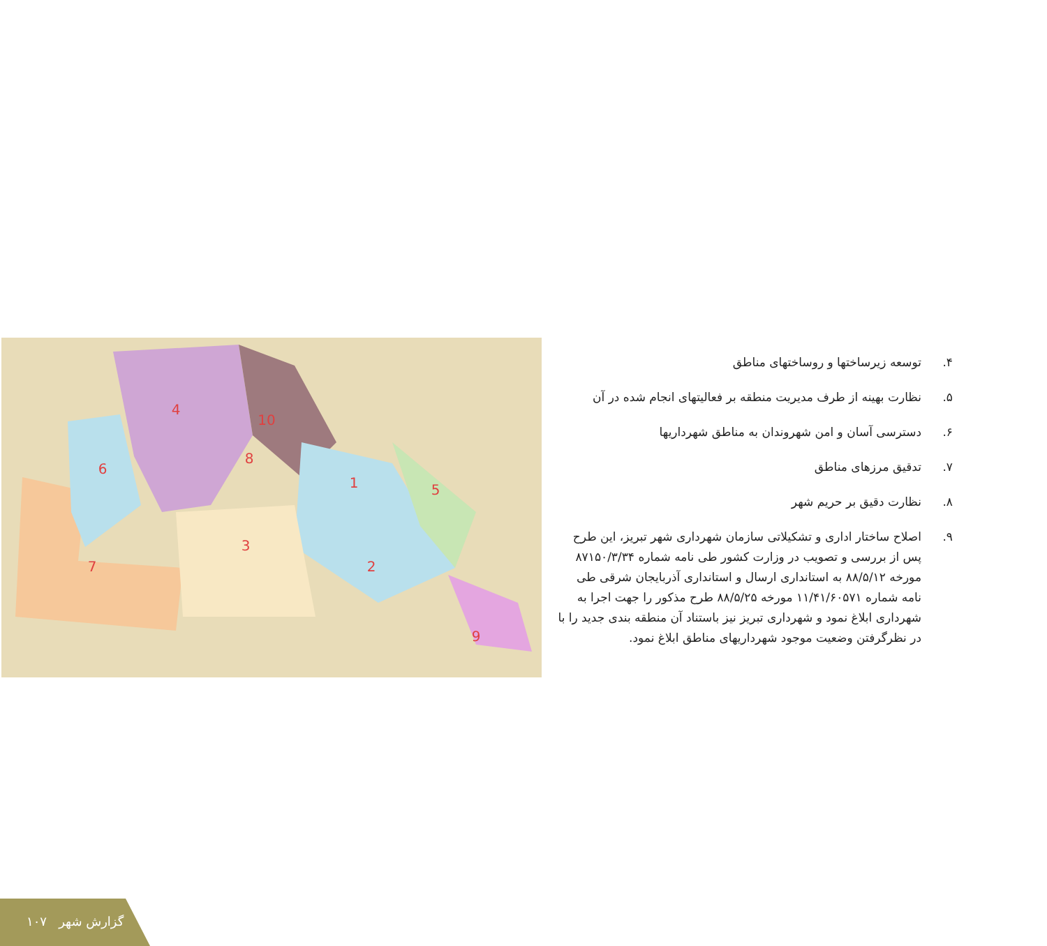4
10
6
8
1
5
3
2
7
9
۴. توسعه زیرساختها و روساختهای مناطق
۵. نظارت بهینه از طرف مدیریت منطقه بر فعالیتهای انجام شده در آن
۶. دسترسی آسان و امن شهروندان به مناطق شهرداریها
۷. تدقیق مرزهای مناطق
۸. نظارت دقیق بر حریم شهر
۹. اصلاح ساختار اداری و تشکیلاتی سازمان شهرداری شهر تبریز، این طرح پس از بررسی و تصویب در وزارت کشور طی نامه شماره ۸۷۱۵۰/۳/۳۴ مورخه ۸۸/۵/۱۲ به استانداری ارسال و استانداری آذربایجان شرقی طی نامه شماره ۱۱/۴۱/۶۰۵۷۱ مورخه ۸۸/۵/۲۵ طرح مذکور را جهت اجرا به شهرداری ابلاغ نمود و شهرداری تبریز نیز باستناد آن منطقه بندی جدید را با در نظرگرفتن وضعیت موجود شهرداریهای مناطق ابلاغ نمود.
۱۰۷ گزارش شهر